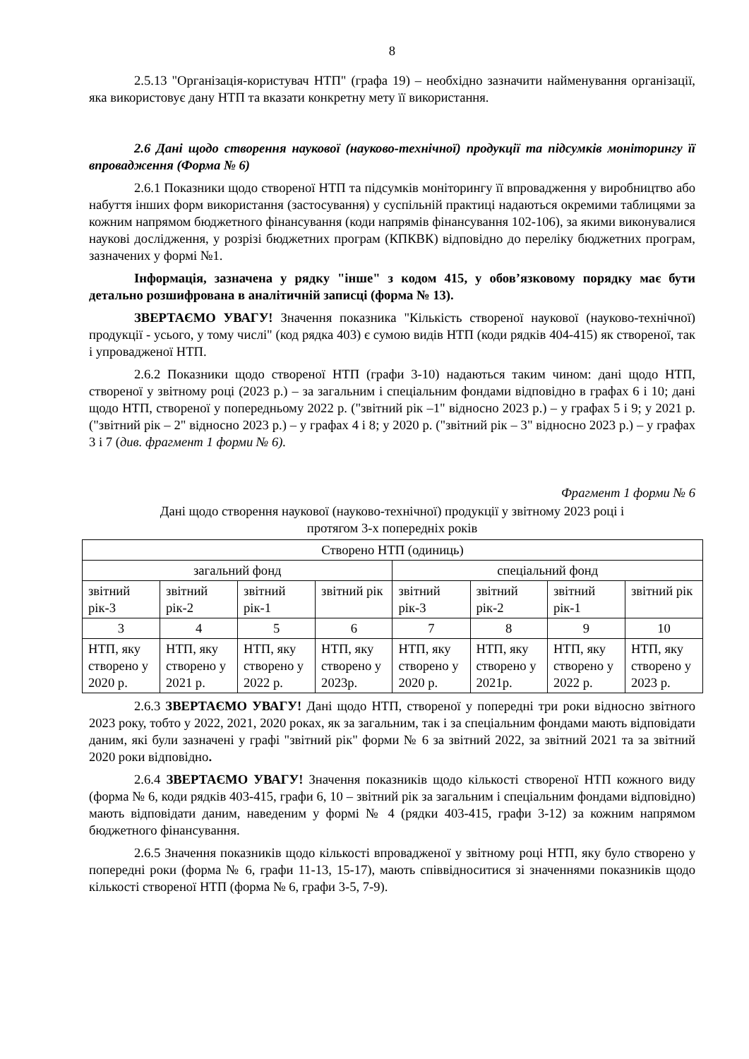8
2.5.13 "Організація-користувач НТП" (графа 19) – необхідно зазначити найменування організації, яка використовує дану НТП та вказати конкретну мету її використання.
2.6 Дані щодо створення наукової (науково-технічної) продукції та підсумків моніторингу її впровадження (Форма № 6)
2.6.1 Показники щодо створеної НТП та підсумків моніторингу її впровадження у виробництво або набуття інших форм використання (застосування) у суспільній практиці надаються окремими таблицями за кожним напрямом бюджетного фінансування (коди напрямів фінансування 102-106), за якими виконувалися наукові дослідження, у розрізі бюджетних програм (КПКВК) відповідно до переліку бюджетних програм, зазначених у формі №1.
Інформація, зазначена у рядку "інше" з кодом 415, у обов’язковому порядку має бути детально розшифрована в аналітичній записці (форма № 13).
ЗВЕРТАЄМО УВАГУ! Значення показника "Кількість створеної наукової (науково-технічної) продукції - усього, у тому числі" (код рядка 403) є сумою видів НТП (коди рядків 404-415) як створеної, так і упровадженої НТП.
2.6.2 Показники щодо створеної НТП (графи 3-10) надаються таким чином: дані щодо НТП, створеної у звітному році (2023 р.) – за загальним і спеціальним фондами відповідно в графах 6 і 10; дані щодо НТП, створеної у попередньому 2022 р. ("звітний рік –1" відносно 2023 р.) – у графах 5 і 9; у 2021 р. ("звітний рік – 2" відносно 2023 р.) – у графах 4 і 8; у 2020 р. ("звітний рік – 3" відносно 2023 р.) – у графах 3 і 7 (див. фрагмент 1 форми № 6).
Фрагмент 1 форми № 6
Дані щодо створення наукової (науково-технічної) продукції у звітному 2023 році і
протягом 3-х попередніх років
| Створено НТП (одиниць) | | | | | | | |
| загальний фонд | | | | спеціальний фонд | | | |
| звітний рік-3 | звітний рік-2 | звітний рік-1 | звітний рік | звітний рік-3 | звітний рік-2 | звітний рік-1 | звітний рік |
| 3 | 4 | 5 | 6 | 7 | 8 | 9 | 10 |
| НТП, яку створено у 2020 р. | НТП, яку створено у 2021 р. | НТП, яку створено у 2022 р. | НТП, яку створено у 2023р. | НТП, яку створено у 2020 р. | НТП, яку створено у 2021р. | НТП, яку створено у 2022 р. | НТП, яку створено у 2023 р. |
2.6.3 ЗВЕРТАЄМО УВАГУ! Дані щодо НТП, створеної у попередні три роки відносно звітного 2023 року, тобто у 2022, 2021, 2020 роках, як за загальним, так і за спеціальним фондами мають відповідати даним, які були зазначені у графі "звітний рік" форми № 6 за звітний 2022, за звітний 2021 та за звітний 2020 роки відповідно.
2.6.4 ЗВЕРТАЄМО УВАГУ! Значення показників щодо кількості створеної НТП кожного виду (форма № 6, коди рядків 403-415, графи 6, 10 – звітний рік за загальним і спеціальним фондами відповідно) мають відповідати даним, наведеним у формі № 4 (рядки 403-415, графи 3-12) за кожним напрямом бюджетного фінансування.
2.6.5 Значення показників щодо кількості впровадженої у звітному році НТП, яку було створено у попередні роки (форма № 6, графи 11-13, 15-17), мають співвідноситися зі значеннями показників щодо кількості створеної НТП (форма № 6, графи 3-5, 7-9).